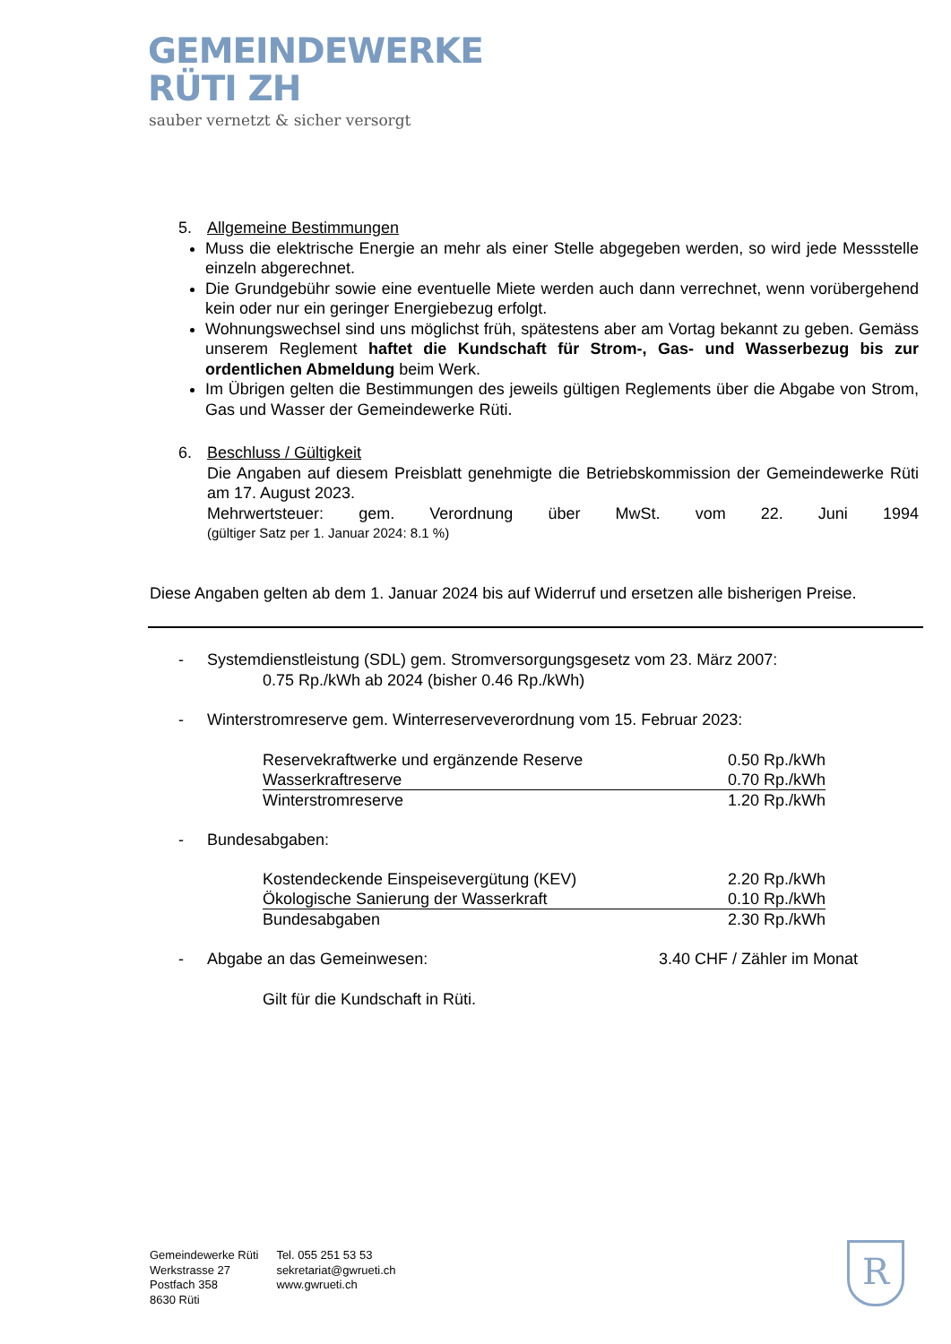GEMEINDEWERKE
RÜTI ZH
sauber vernetzt & sicher versorgt
5. Allgemeine Bestimmungen
Muss die elektrische Energie an mehr als einer Stelle abgegeben werden, so wird jede Messstelle einzeln abgerechnet.
Die Grundgebühr sowie eine eventuelle Miete werden auch dann verrechnet, wenn vorübergehend kein oder nur ein geringer Energiebezug erfolgt.
Wohnungswechsel sind uns möglichst früh, spätestens aber am Vortag bekannt zu geben. Gemäss unserem Reglement haftet die Kundschaft für Strom-, Gas- und Wasserbezug bis zur ordentlichen Abmeldung beim Werk.
Im Übrigen gelten die Bestimmungen des jeweils gültigen Reglements über die Abgabe von Strom, Gas und Wasser der Gemeindewerke Rüti.
6. Beschluss / Gültigkeit
Die Angaben auf diesem Preisblatt genehmigte die Betriebskommission der Gemeindewerke Rüti am 17. August 2023.
Mehrwertsteuer: gem. Verordnung über MwSt. vom 22. Juni 1994
(gültiger Satz per 1. Januar 2024: 8.1 %)
Diese Angaben gelten ab dem 1. Januar 2024 bis auf Widerruf und ersetzen alle bisherigen Preise.
- Systemdienstleistung (SDL) gem. Stromversorgungsgesetz vom 23. März 2007:
0.75 Rp./kWh ab 2024 (bisher 0.46 Rp./kWh)
- Winterstromreserve gem. Winterreserveverordnung vom 15. Februar 2023:
| Reservekraftwerke und ergänzende Reserve | 0.50 Rp./kWh |
| Wasserkraftreserve | 0.70 Rp./kWh |
| Winterstromreserve | 1.20 Rp./kWh |
- Bundesabgaben:
| Kostendeckende Einspeisevergütung (KEV) | 2.20 Rp./kWh |
| Ökologische Sanierung der Wasserkraft | 0.10 Rp./kWh |
| Bundesabgaben | 2.30 Rp./kWh |
- Abgabe an das Gemeinwesen: 3.40 CHF / Zähler im Monat
Gilt für die Kundschaft in Rüti.
Gemeindewerke Rüti
Werkstrasse 27
Postfach 358
8630 Rüti
Tel. 055 251 53 53
sekretariat@gwrueti.ch
www.gwrueti.ch
R